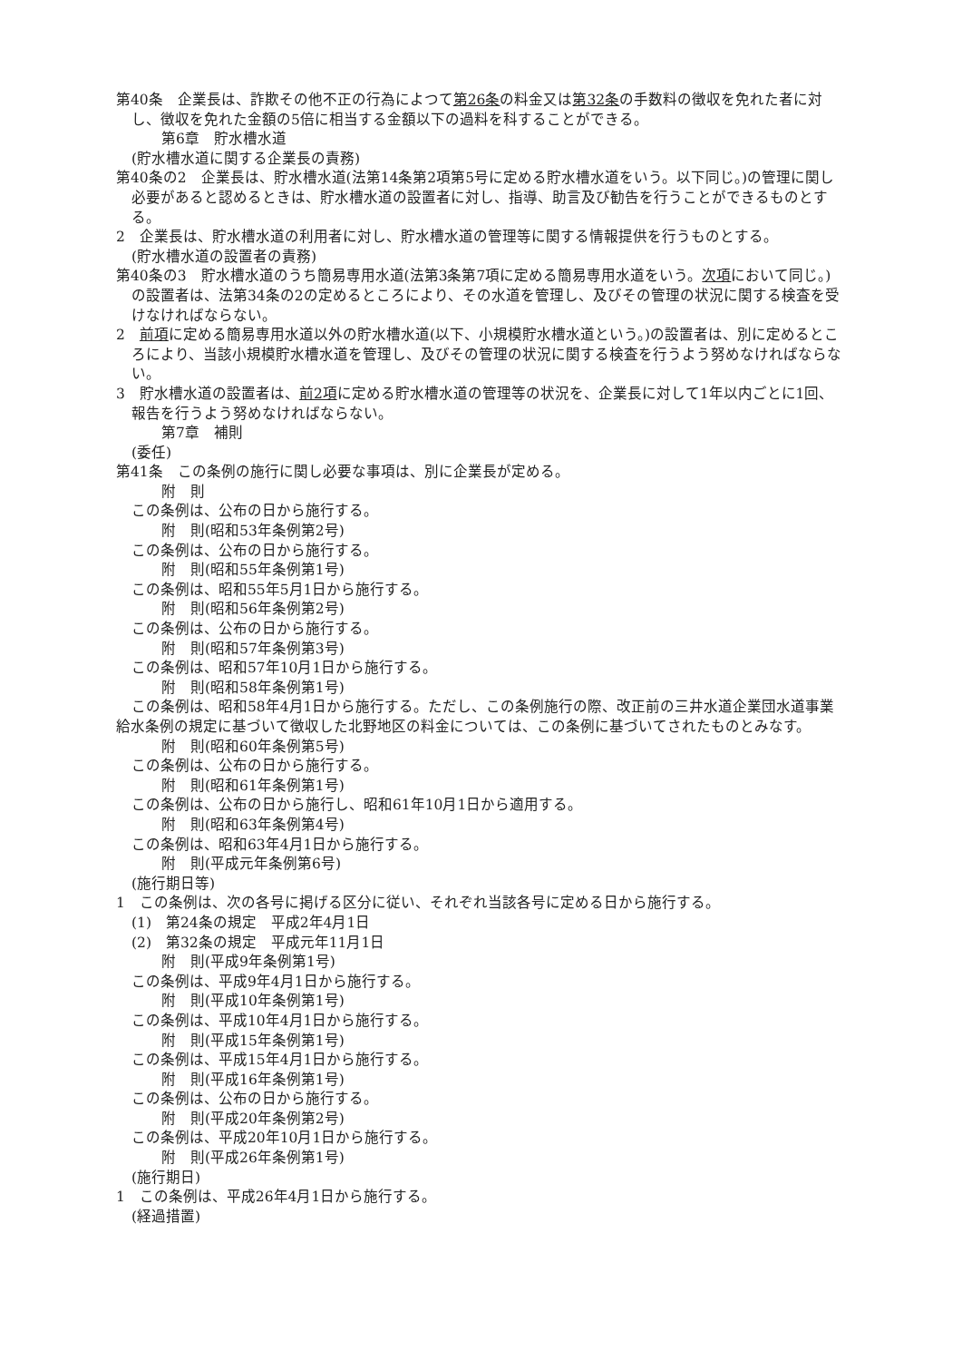第40条　企業長は、詐欺その他不正の行為によつて第26条の料金又は第32条の手数料の徴収を免れた者に対し、徴収を免れた金額の5倍に相当する金額以下の過料を科することができる。
第6章　貯水槽水道
(貯水槽水道に関する企業長の責務)
第40条の2　企業長は、貯水槽水道(法第14条第2項第5号に定める貯水槽水道をいう。以下同じ。)の管理に関し必要があると認めるときは、貯水槽水道の設置者に対し、指導、助言及び勧告を行うことができるものとする。
2　企業長は、貯水槽水道の利用者に対し、貯水槽水道の管理等に関する情報提供を行うものとする。
(貯水槽水道の設置者の責務)
第40条の3　貯水槽水道のうち簡易専用水道(法第3条第7項に定める簡易専用水道をいう。次項において同じ。)の設置者は、法第34条の2の定めるところにより、その水道を管理し、及びその管理の状況に関する検査を受けなければならない。
2　前項に定める簡易専用水道以外の貯水槽水道(以下、小規模貯水槽水道という。)の設置者は、別に定めるところにより、当該小規模貯水槽水道を管理し、及びその管理の状況に関する検査を行うよう努めなければならない。
3　貯水槽水道の設置者は、前2項に定める貯水槽水道の管理等の状況を、企業長に対して1年以内ごとに1回、報告を行うよう努めなければならない。
第7章　補則
(委任)
第41条　この条例の施行に関し必要な事項は、別に企業長が定める。
附　則
この条例は、公布の日から施行する。
附　則(昭和53年条例第2号)
この条例は、公布の日から施行する。
附　則(昭和55年条例第1号)
この条例は、昭和55年5月1日から施行する。
附　則(昭和56年条例第2号)
この条例は、公布の日から施行する。
附　則(昭和57年条例第3号)
この条例は、昭和57年10月1日から施行する。
附　則(昭和58年条例第1号)
この条例は、昭和58年4月1日から施行する。ただし、この条例施行の際、改正前の三井水道企業団水道事業給水条例の規定に基づいて徴収した北野地区の料金については、この条例に基づいてされたものとみなす。
附　則(昭和60年条例第5号)
この条例は、公布の日から施行する。
附　則(昭和61年条例第1号)
この条例は、公布の日から施行し、昭和61年10月1日から適用する。
附　則(昭和63年条例第4号)
この条例は、昭和63年4月1日から施行する。
附　則(平成元年条例第6号)
(施行期日等)
1　この条例は、次の各号に掲げる区分に従い、それぞれ当該各号に定める日から施行する。
(1)　第24条の規定　平成2年4月1日
(2)　第32条の規定　平成元年11月1日
附　則(平成9年条例第1号)
この条例は、平成9年4月1日から施行する。
附　則(平成10年条例第1号)
この条例は、平成10年4月1日から施行する。
附　則(平成15年条例第1号)
この条例は、平成15年4月1日から施行する。
附　則(平成16年条例第1号)
この条例は、公布の日から施行する。
附　則(平成20年条例第2号)
この条例は、平成20年10月1日から施行する。
附　則(平成26年条例第1号)
(施行期日)
1　この条例は、平成26年4月1日から施行する。
(経過措置)